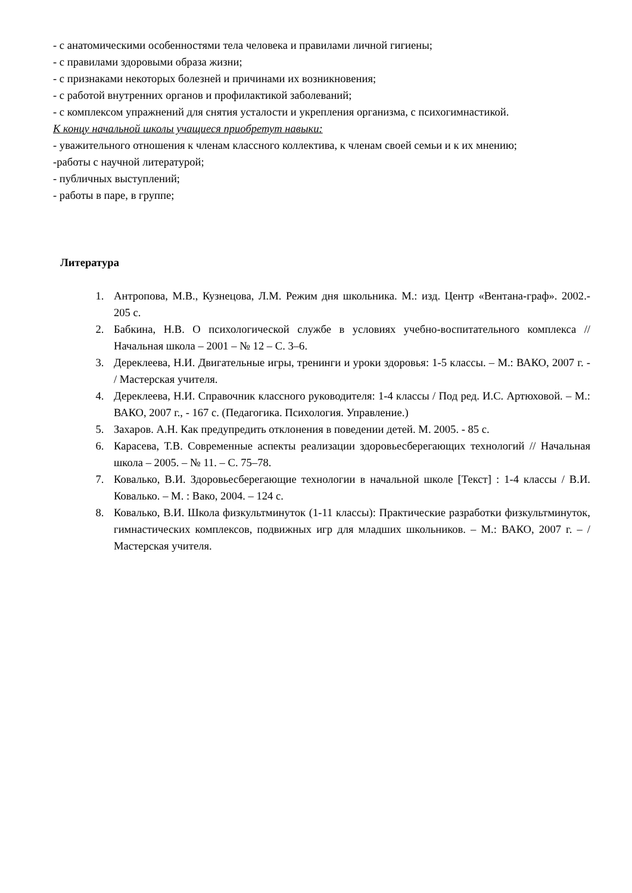- с анатомическими особенностями тела человека и правилами личной гигиены;
- с правилами здоровыми образа жизни;
- с признаками некоторых болезней и причинами их возникновения;
- с работой внутренних органов и профилактикой заболеваний;
- с комплексом упражнений для снятия усталости и укрепления организма, с психогимнастикой.
К концу начальной школы учащиеся приобретут навыки:
- уважительного отношения к членам классного коллектива, к членам своей семьи и к их мнению;
-работы с научной литературой;
- публичных выступлений;
- работы в паре, в группе;
Литература
1. Антропова, М.В., Кузнецова, Л.М. Режим дня школьника. М.: изд. Центр «Вентана-граф». 2002.- 205 с.
2. Бабкина, Н.В. О психологической службе в условиях учебно-воспитательного комплекса // Начальная школа – 2001 – № 12 – С. 3–6.
3. Дереклеева, Н.И. Двигательные игры, тренинги и уроки здоровья: 1-5 классы. – М.: ВАКО, 2007 г. - / Мастерская учителя.
4. Дереклеева, Н.И. Справочник классного руководителя: 1-4 классы / Под ред. И.С. Артюховой. – М.: ВАКО, 2007 г., - 167 с. (Педагогика. Психология. Управление.)
5. Захаров. А.Н. Как предупредить отклонения в поведении детей. М. 2005. - 85 с.
6. Карасева, Т.В. Современные аспекты реализации здоровьесберегающих технологий // Начальная школа – 2005. – № 11. – С. 75–78.
7. Ковалько, В.И. Здоровьесберегающие технологии в начальной школе [Текст] : 1-4 классы / В.И. Ковалько. – М. : Вако, 2004. – 124 с.
8. Ковалько, В.И. Школа физкультминуток (1-11 классы): Практические разработки физкультминуток, гимнастических комплексов, подвижных игр для младших школьников. – М.: ВАКО, 2007 г. – / Мастерская учителя.